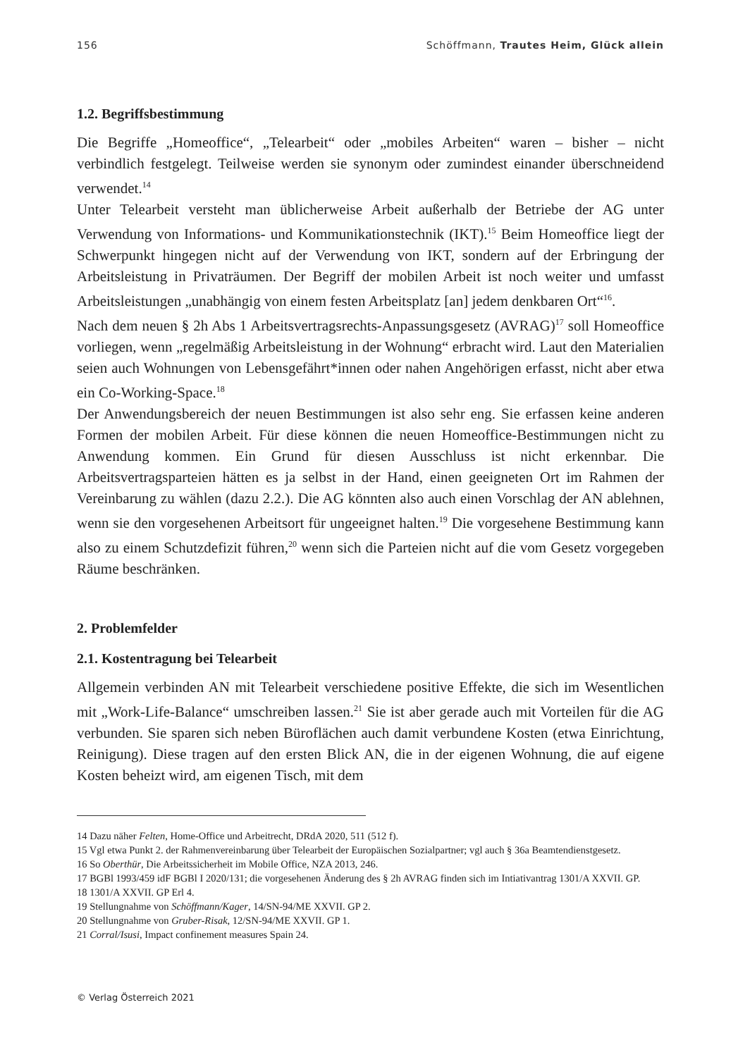156 Schöffmann, Trautes Heim, Glück allein
1.2. Begriffsbestimmung
Die Begriffe „Homeoffice“, „Telearbeit“ oder „mobiles Arbeiten“ waren – bisher – nicht verbindlich festgelegt. Teilweise werden sie synonym oder zumindest einander überschneidend verwendet.<sup>14</sup>
Unter Telearbeit versteht man üblicherweise Arbeit außerhalb der Betriebe der AG unter Verwendung von Informations- und Kommunikationstechnik (IKT).<sup>15</sup> Beim Homeoffice liegt der Schwerpunkt hingegen nicht auf der Verwendung von IKT, sondern auf der Erbringung der Arbeitsleistung in Privaträumen. Der Begriff der mobilen Arbeit ist noch weiter und umfasst Arbeitsleistungen „unabhängig von einem festen Arbeitsplatz [an] jedem denkbaren Ort“<sup>16</sup>.
Nach dem neuen § 2h Abs 1 Arbeitsvertragsrechts-Anpassungsgesetz (AVRAG)<sup>17</sup> soll Homeoffice vorliegen, wenn „regelmäßig Arbeitsleistung in der Wohnung“ erbracht wird. Laut den Materialien seien auch Wohnungen von Lebensgefährt*innen oder nahen Angehörigen erfasst, nicht aber etwa ein Co-Working-Space.<sup>18</sup>
Der Anwendungsbereich der neuen Bestimmungen ist also sehr eng. Sie erfassen keine anderen Formen der mobilen Arbeit. Für diese können die neuen Homeoffice-Bestimmungen nicht zu Anwendung kommen. Ein Grund für diesen Ausschluss ist nicht erkennbar. Die Arbeitsvertragsparteien hätten es ja selbst in der Hand, einen geeigneten Ort im Rahmen der Vereinbarung zu wählen (dazu 2.2.). Die AG könnten also auch einen Vorschlag der AN ablehnen, wenn sie den vorgesehenen Arbeitsort für ungeeignet halten.<sup>19</sup> Die vorgesehene Bestimmung kann also zu einem Schutzdefizit führen,<sup>20</sup> wenn sich die Parteien nicht auf die vom Gesetz vorgegeben Räume beschränken.
2. Problemfelder
2.1. Kostentragung bei Telearbeit
Allgemein verbinden AN mit Telearbeit verschiedene positive Effekte, die sich im Wesentlichen mit „Work-Life-Balance“ umschreiben lassen.<sup>21</sup> Sie ist aber gerade auch mit Vorteilen für die AG verbunden. Sie sparen sich neben Büroflächen auch damit verbundene Kosten (etwa Einrichtung, Reinigung). Diese tragen auf den ersten Blick AN, die in der eigenen Wohnung, die auf eigene Kosten beheizt wird, am eigenen Tisch, mit dem
14 Dazu näher Felten, Home-Office und Arbeitrecht, DRdA 2020, 511 (512 f).
15 Vgl etwa Punkt 2. der Rahmenvereinbarung über Telearbeit der Europäischen Sozialpartner; vgl auch § 36a Beamtendienstgesetz.
16 So Oberthür, Die Arbeitssicherheit im Mobile Office, NZA 2013, 246.
17 BGBl 1993/459 idF BGBl I 2020/131; die vorgesehenen Änderung des § 2h AVRAG finden sich im Intiativantrag 1301/A XXVII. GP.
18 1301/A XXVII. GP Erl 4.
19 Stellungnahme von Schöffmann/Kager, 14/SN-94/ME XXVII. GP 2.
20 Stellungnahme von Gruber-Risak, 12/SN-94/ME XXVII. GP 1.
21 Corral/Isusi, Impact confinement measures Spain 24.
© Verlag Österreich 2021